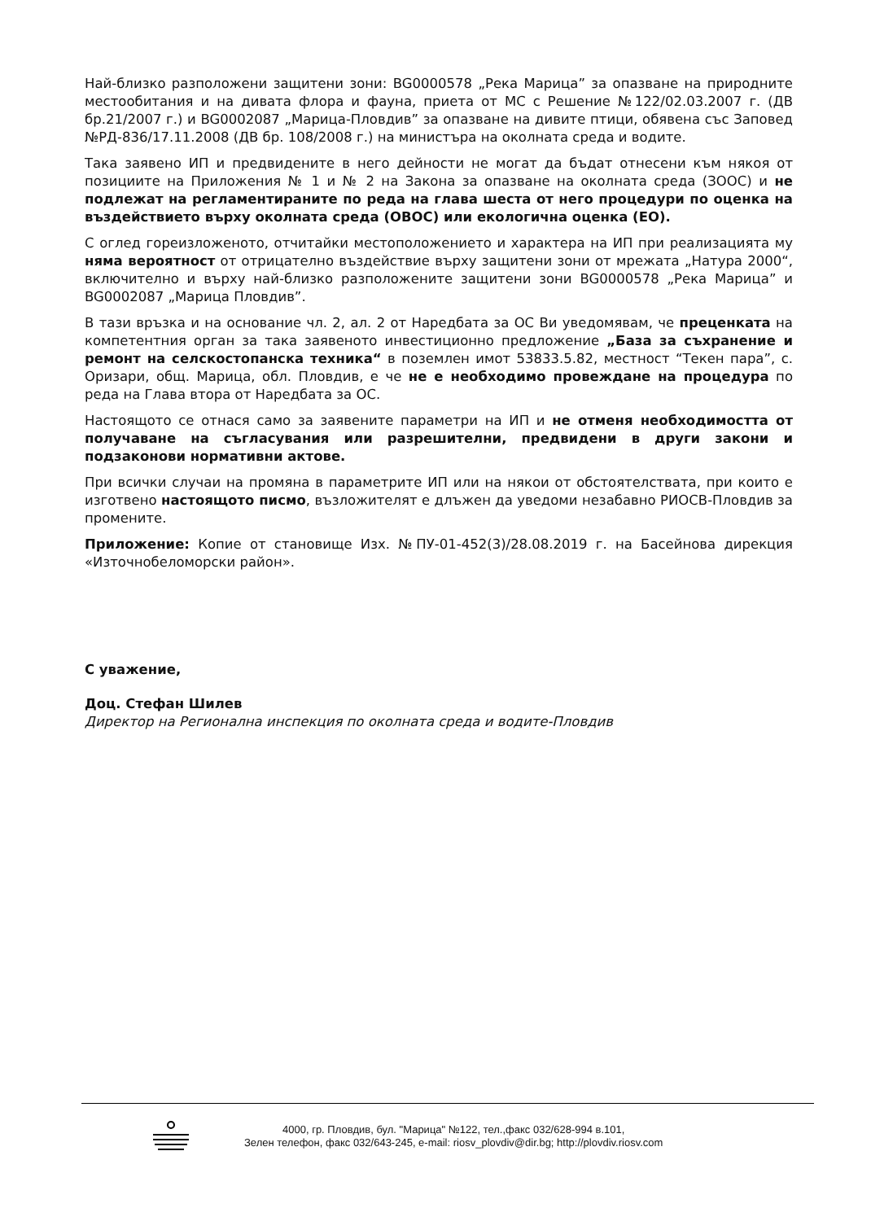Най-близко разположени защитени зони: BG0000578 „Река Марица” за опазване на природните местообитания и на дивата флора и фауна, приета от МС с Решение №122/02.03.2007 г. (ДВ бр.21/2007 г.) и BG0002087 „Марица-Пловдив” за опазване на дивите птици, обявена със Заповед №РД-836/17.11.2008 (ДВ бр. 108/2008 г.) на министъра на околната среда и водите.
Така заявено ИП и предвидените в него дейности не могат да бъдат отнесени към някоя от позициите на Приложения № 1 и № 2 на Закона за опазване на околната среда (ЗООС) и не подлежат на регламентираните по реда на глава шеста от него процедури по оценка на въздействието върху околната среда (ОВОС) или екологична оценка (ЕО).
С оглед гореизложеното, отчитайки местоположението и характера на ИП при реализацията му няма вероятност от отрицателно въздействие върху защитени зони от мрежата „Натура 2000“, включително и върху най-близко разположените защитени зони BG0000578 „Река Марица” и BG0002087 „Марица Пловдив”.
В тази връзка и на основание чл. 2, ал. 2 от Наредбата за ОС Ви уведомявам, че преценката на компетентния орган за така заявеното инвестиционно предложение „База за съхранение и ремонт на селскостопанска техника“ в поземлен имот 53833.5.82, местност “Текен пара”, с. Оризари, общ. Марица, обл. Пловдив, е че не е необходимо провеждане на процедура по реда на Глава втора от Наредбата за ОС.
Настоящото се отнася само за заявените параметри на ИП и не отменя необходимостта от получаване на съгласувания или разрешителни, предвидени в други закони и подзаконови нормативни актове.
При всички случаи на промяна в параметрите ИП или на някои от обстоятелствата, при които е изготвено настоящото писмо, възложителят е длъжен да уведоми незабавно РИОСВ-Пловдив за промените.
Приложение: Копие от становище Изх. №ПУ-01-452(3)/28.08.2019 г. на Басейнова дирекция «Източнобеломорски район».
С уважение,
Доц. Стефан Шилев
Директор на Регионална инспекция по околната среда и водите-Пловдив
4000, гр. Пловдив, бул. "Марица" №122, тел.,факс 032/628-994 в.101,
Зелен телефон, факс 032/643-245, e-mail: riosv_plovdiv@dir.bg; http://plovdiv.riosv.com